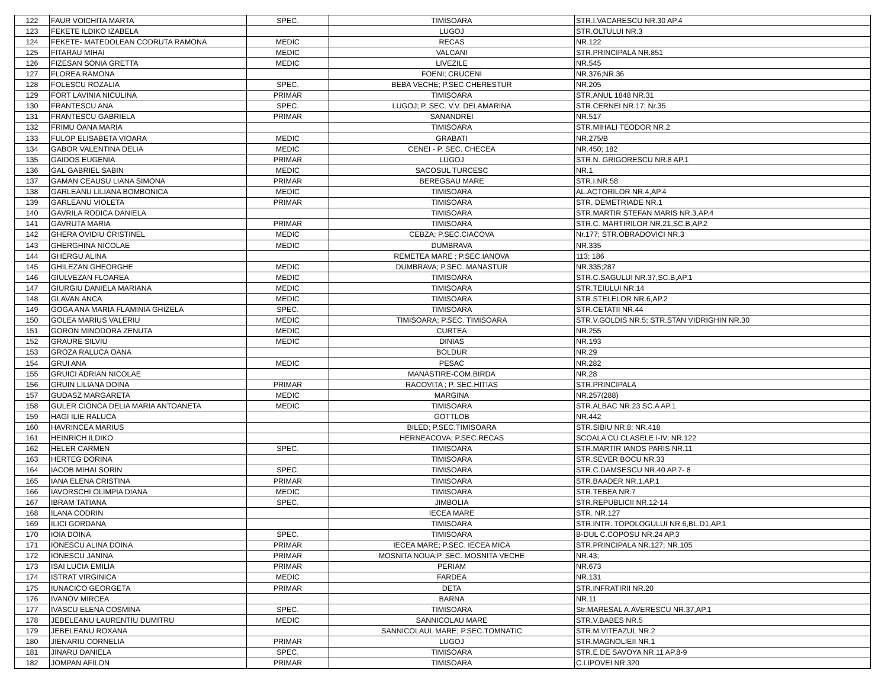| 122 | FAUR VOICHITA MARTA | SPEC. | TIMISOARA | STR.I.VACARESCU NR.30 AP.4 |
| 123 | FEKETE ILDIKO IZABELA | | LUGOJ | STR.OLTULUI NR.3 |
| 124 | FEKETE- MATEDOLEAN CODRUTA RAMONA | MEDIC | RECAS | NR.122 |
| 125 | FITARAU MIHAI | MEDIC | VALCANI | STR.PRINCIPALA NR.851 |
| 126 | FIZESAN SONIA GRETTA | MEDIC | LIVEZILE | NR.545 |
| 127 | FLOREA RAMONA | | FOENI; CRUCENI | NR.376;NR.36 |
| 128 | FOLESCU ROZALIA | SPEC. | BEBA VECHE; P.SEC CHERESTUR | NR.205 |
| 129 | FORT LAVINIA NICULINA | PRIMAR | TIMISOARA | STR.ANUL 1848 NR.31 |
| 130 | FRANTESCU ANA | SPEC. | LUGOJ; P. SEC. V.V. DELAMARINA | STR.CERNEI NR.17; Nr.35 |
| 131 | FRANTESCU GABRIELA | PRIMAR | SANANDREI | NR.517 |
| 132 | FRIMU OANA MARIA | | TIMISOARA | STR.MIHALI TEODOR NR.2 |
| 133 | FULOP ELISABETA VIOARA | MEDIC | GRABATI | NR.275/B |
| 134 | GABOR VALENTINA DELIA | MEDIC | CENEI - P. SEC. CHECEA | NR.450; 182 |
| 135 | GAIDOS EUGENIA | PRIMAR | LUGOJ | STR.N. GRIGORESCU NR.8 AP.1 |
| 136 | GAL GABRIEL SABIN | MEDIC | SACOSUL TURCESC | NR.1 |
| 137 | GAMAN CEAUSU LIANA SIMONA | PRIMAR | BEREGSAU MARE | STR.I.NR.58 |
| 138 | GARLEANU LILIANA BOMBONICA | MEDIC | TIMISOARA | AL.ACTORILOR NR.4,AP.4 |
| 139 | GARLEANU VIOLETA | PRIMAR | TIMISOARA | STR. DEMETRIADE NR.1 |
| 140 | GAVRILA RODICA DANIELA | | TIMISOARA | STR.MARTIR STEFAN MARIS NR.3,AP.4 |
| 141 | GAVRUTA MARIA | PRIMAR | TIMISOARA | STR.C. MARTIRILOR NR.21,SC.B,AP.2 |
| 142 | GHERA OVIDIU CRISTINEL | MEDIC | CEBZA; P.SEC.CIACOVA | Nr.177; STR.OBRADOVICI NR.3 |
| 143 | GHERGHINA NICOLAE | MEDIC | DUMBRAVA | NR.335 |
| 144 | GHERGU ALINA | | REMETEA MARE ; P.SEC.IANOVA | 113; 186 |
| 145 | GHILEZAN GHEORGHE | MEDIC | DUMBRAVA; P.SEC. MANASTUR | NR.335;287 |
| 146 | GIULVEZAN FLOAREA | MEDIC | TIMISOARA | STR.C.SAGULUI NR.37,SC.B,AP.1 |
| 147 | GIURGIU DANIELA MARIANA | MEDIC | TIMISOARA | STR.TEIULUI NR.14 |
| 148 | GLAVAN ANCA | MEDIC | TIMISOARA | STR.STELELOR NR.6,AP.2 |
| 149 | GOGA ANA MARIA FLAMINIA GHIZELA | SPEC. | TIMISOARA | STR.CETATII NR.44 |
| 150 | GOLEA MARIUS VALERIU | MEDIC | TIMISOARA; P.SEC. TIMISOARA | STR.V.GOLDIS NR.5; STR.STAN VIDRIGHIN NR.30 |
| 151 | GORON MINODORA ZENUTA | MEDIC | CURTEA | NR.255 |
| 152 | GRAURE SILVIU | MEDIC | DINIAS | NR.193 |
| 153 | GROZA RALUCA OANA | | BOLDUR | NR.29 |
| 154 | GRUI ANA | MEDIC | PESAC | NR.282 |
| 155 | GRUICI ADRIAN NICOLAE | | MANASTIRE-COM.BIRDA | NR.28 |
| 156 | GRUIN LILIANA DOINA | PRIMAR | RACOVITA ; P. SEC.HITIAS | STR.PRINCIPALA |
| 157 | GUDASZ MARGARETA | MEDIC | MARGINA | NR.257(288) |
| 158 | GULER CIONCA DELIA MARIA ANTOANETA | MEDIC | TIMISOARA | STR.ALBAC NR.23 SC.A AP.1 |
| 159 | HAGI ILIE RALUCA | | GOTTLOB | NR.442 |
| 160 | HAVRINCEA MARIUS | | BILED; P.SEC.TIMISOARA | STR.SIBIU NR.8; NR.418 |
| 161 | HEINRICH ILDIKO | | HERNEACOVA; P.SEC.RECAS | SCOALA CU CLASELE I-IV; NR.122 |
| 162 | HELER CARMEN | SPEC. | TIMISOARA | STR.MARTIR IANOS PARIS NR.11 |
| 163 | HERTEG DORINA | | TIMISOARA | STR.SEVER BOCU NR.33 |
| 164 | IACOB MIHAI SORIN | SPEC. | TIMISOARA | STR.C.DAMSESCU NR.40 AP.7- 8 |
| 165 | IANA ELENA CRISTINA | PRIMAR | TIMISOARA | STR.BAADER NR.1,AP.1 |
| 166 | IAVORSCHI OLIMPIA DIANA | MEDIC | TIMISOARA | STR.TEBEA NR.7 |
| 167 | IBRAM TATIANA | SPEC. | JIMBOLIA | STR.REPUBLICII NR.12-14 |
| 168 | ILANA CODRIN | | IECEA MARE | STR. NR.127 |
| 169 | ILICI GORDANA | | TIMISOARA | STR.INTR. TOPOLOGULUI NR.6,BL.D1,AP.1 |
| 170 | IOIA DOINA | SPEC. | TIMISOARA | B-DUL C.COPOSU NR.24 AP.3 |
| 171 | IONESCU ALINA DOINA | PRIMAR | IECEA MARE; P.SEC. IECEA MICA | STR.PRINCIPALA NR.127; NR.105 |
| 172 | IONESCU JANINA | PRIMAR | MOSNITA NOUA;P. SEC. MOSNITA VECHE | NR.43; |
| 173 | ISAI LUCIA EMILIA | PRIMAR | PERIAM | NR.673 |
| 174 | ISTRAT VIRGINICA | MEDIC | FARDEA | NR.131 |
| 175 | IUNACICO GEORGETA | PRIMAR | DETA | STR.INFRATIRII NR.20 |
| 176 | IVANOV MIRCEA | | BARNA | NR.11 |
| 177 | IVASCU ELENA COSMINA | SPEC. | TIMISOARA | Str.MARESAL A.AVERESCU NR.37,AP.1 |
| 178 | JEBELEANU LAURENTIU DUMITRU | MEDIC | SANNICOLAU MARE | STR.V.BABES NR.5 |
| 179 | JEBELEANU ROXANA | | SANNICOLAUL MARE; P.SEC.TOMNATIC | STR.M.VITEAZUL NR.2 |
| 180 | JIENARIU CORNELIA | PRIMAR | LUGOJ | STR.MAGNOLIEII NR.1 |
| 181 | JINARU DANIELA | SPEC. | TIMISOARA | STR.E.DE SAVOYA NR.11 AP.8-9 |
| 182 | JOMPAN AFILON | PRIMAR | TIMISOARA | C.LIPOVEI NR.320 |